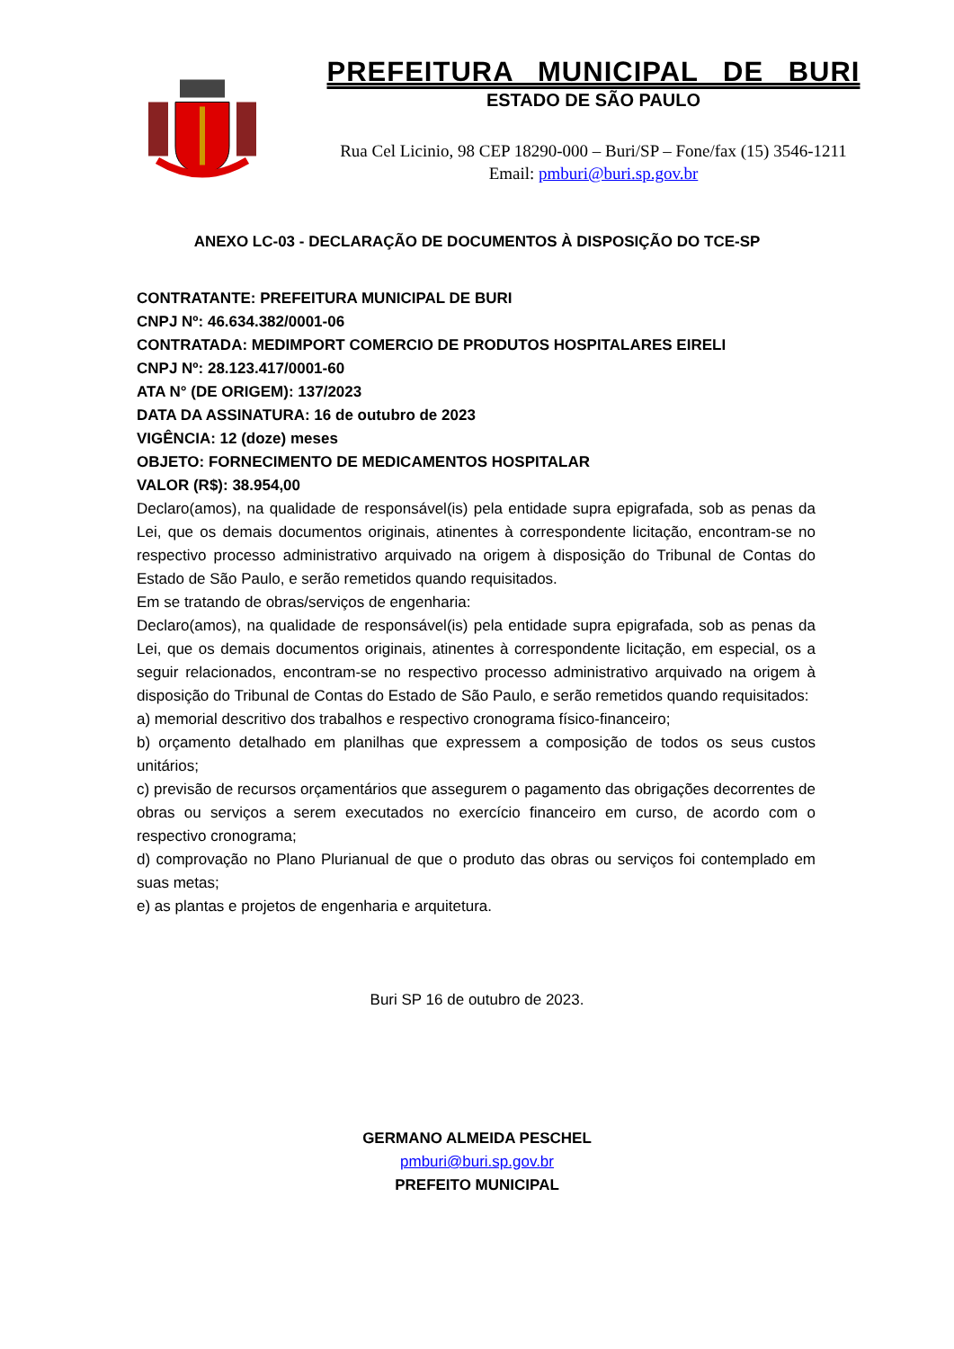PREFEITURA MUNICIPAL DE BURI
ESTADO DE SÃO PAULO
Rua Cel Licinio, 98 CEP 18290-000 – Buri/SP – Fone/fax (15) 3546-1211
Email: pmburi@buri.sp.gov.br
ANEXO LC-03 - DECLARAÇÃO DE DOCUMENTOS À DISPOSIÇÃO DO TCE-SP
CONTRATANTE: PREFEITURA MUNICIPAL DE BURI
CNPJ Nº: 46.634.382/0001-06
CONTRATADA: MEDIMPORT COMERCIO DE PRODUTOS HOSPITALARES EIRELI
CNPJ Nº: 28.123.417/0001-60
ATA N° (DE ORIGEM): 137/2023
DATA DA ASSINATURA: 16 de outubro de 2023
VIGÊNCIA: 12 (doze) meses
OBJETO: FORNECIMENTO DE MEDICAMENTOS HOSPITALAR
VALOR (R$): 38.954,00
Declaro(amos), na qualidade de responsável(is) pela entidade supra epigrafada, sob as penas da Lei, que os demais documentos originais, atinentes à correspondente licitação, encontram-se no respectivo processo administrativo arquivado na origem à disposição do Tribunal de Contas do Estado de São Paulo, e serão remetidos quando requisitados.
Em se tratando de obras/serviços de engenharia:
Declaro(amos), na qualidade de responsável(is) pela entidade supra epigrafada, sob as penas da Lei, que os demais documentos originais, atinentes à correspondente licitação, em especial, os a seguir relacionados, encontram-se no respectivo processo administrativo arquivado na origem à disposição do Tribunal de Contas do Estado de São Paulo, e serão remetidos quando requisitados:
a) memorial descritivo dos trabalhos e respectivo cronograma físico-financeiro;
b) orçamento detalhado em planilhas que expressem a composição de todos os seus custos unitários;
c) previsão de recursos orçamentários que assegurem o pagamento das obrigações decorrentes de obras ou serviços a serem executados no exercício financeiro em curso, de acordo com o respectivo cronograma;
d) comprovação no Plano Plurianual de que o produto das obras ou serviços foi contemplado em suas metas;
e) as plantas e projetos de engenharia e arquitetura.
Buri SP 16 de outubro de 2023.
GERMANO ALMEIDA PESCHEL
pmburi@buri.sp.gov.br
PREFEITO MUNICIPAL